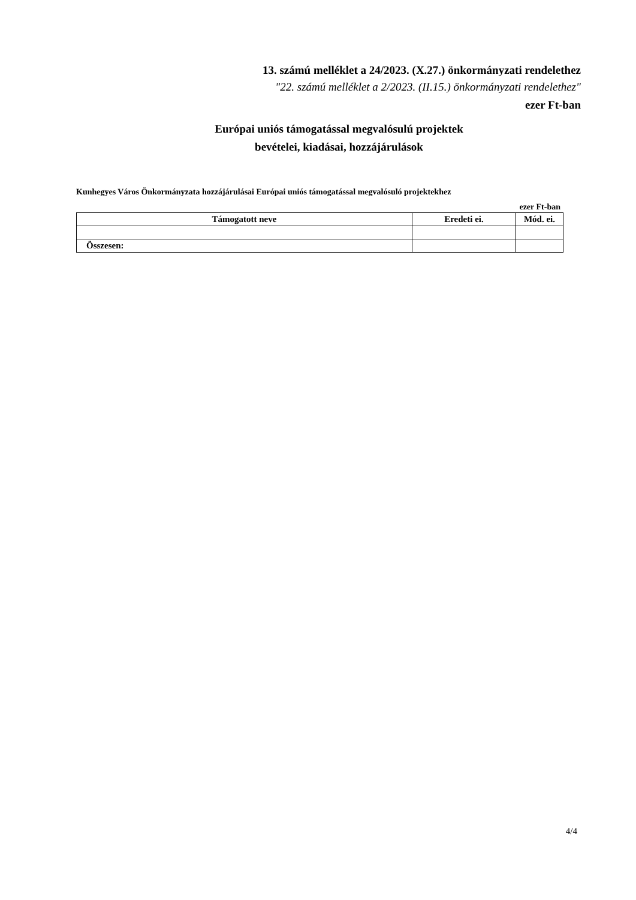13. számú melléklet a 24/2023. (X.27.) önkormányzati rendelethez
"22. számú melléklet a 2/2023. (II.15.) önkormányzati rendelethez"
ezer Ft-ban
Európai uniós támogatással megvalósulú projektek
bevételei, kiadásai, hozzájárulások
Kunhegyes Város Önkormányzata hozzájárulásai Európai uniós támogatással megvalósuló projektekhez
ezer Ft-ban
| Támogatott neve | Eredeti ei. | Mód. ei. |
| --- | --- | --- |
| Összesen: | | |
4/4